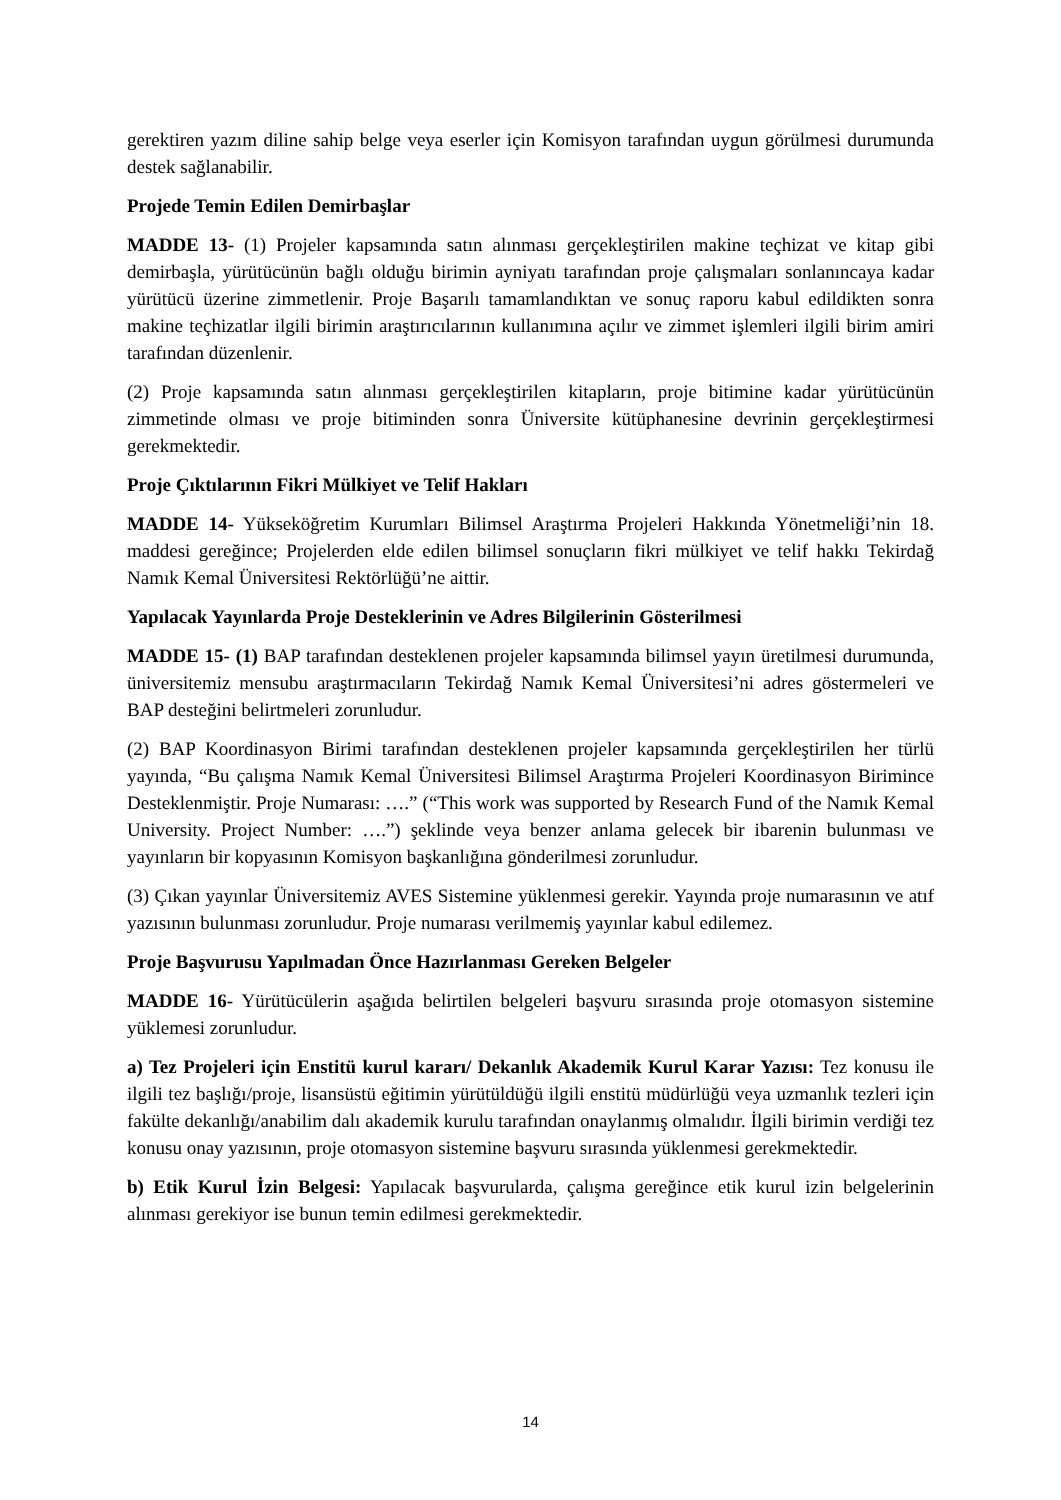gerektiren yazım diline sahip belge veya eserler için Komisyon tarafından uygun görülmesi durumunda destek sağlanabilir.
Projede Temin Edilen Demirbaşlar
MADDE 13- (1) Projeler kapsamında satın alınması gerçekleştirilen makine teçhizat ve kitap gibi demirbaşla, yürütücünün bağlı olduğu birimin ayniyatı tarafından proje çalışmaları sonlanıncaya kadar yürütücü üzerine zimmetlenir. Proje Başarılı tamamlandıktan ve sonuç raporu kabul edildikten sonra makine teçhizatlar ilgili birimin araştırıcılarının kullanımına açılır ve zimmet işlemleri ilgili birim amiri tarafından düzenlenir.
(2) Proje kapsamında satın alınması gerçekleştirilen kitapların, proje bitimine kadar yürütücünün zimmetinde olması ve proje bitiminden sonra Üniversite kütüphanesine devrinin gerçekleştirmesi gerekmektedir.
Proje Çıktılarının Fikri Mülkiyet ve Telif Hakları
MADDE 14- Yükseköğretim Kurumları Bilimsel Araştırma Projeleri Hakkında Yönetmeliği’nin 18. maddesi gereğince; Projelerden elde edilen bilimsel sonuçların fikri mülkiyet ve telif hakkı Tekirdağ Namık Kemal Üniversitesi Rektörlüğü’ne aittir.
Yapılacak Yayınlarda Proje Desteklerinin ve Adres Bilgilerinin Gösterilmesi
MADDE 15- (1) BAP tarafından desteklenen projeler kapsamında bilimsel yayın üretilmesi durumunda, üniversitemiz mensubu araştırmacıların Tekirdağ Namık Kemal Üniversitesi’ni adres göstermeleri ve BAP desteğini belirtmeleri zorunludur.
(2) BAP Koordinasyon Birimi tarafından desteklenen projeler kapsamında gerçekleştirilen her türlü yayında, “Bu çalışma Namık Kemal Üniversitesi Bilimsel Araştırma Projeleri Koordinasyon Birimince Desteklenmiştir. Proje Numarası: ….” (“This work was supported by Research Fund of the Namık Kemal University. Project Number: ….”) şeklinde veya benzer anlama gelecek bir ibarenin bulunması ve yayınların bir kopyasının Komisyon başkanlığına gönderilmesi zorunludur.
(3) Çıkan yayınlar Üniversitemiz AVES Sistemine yüklenmesi gerekir. Yayında proje numarasının ve atıf yazısının bulunması zorunludur. Proje numarası verilmemiş yayınlar kabul edilemez.
Proje Başvurusu Yapılmadan Önce Hazırlanması Gereken Belgeler
MADDE 16- Yürütücülerin aşağıda belirtilen belgeleri başvuru sırasında proje otomasyon sistemine yüklemesi zorunludur.
a) Tez Projeleri için Enstitü kurul kararı/ Dekanlık Akademik Kurul Karar Yazısı: Tez konusu ile ilgili tez başlığı/proje, lisansüstü eğitimin yürütüldüğü ilgili enstitü müdürlüğü veya uzmanlık tezleri için fakülte dekanlığı/anabilim dalı akademik kurulu tarafından onaylanmış olmalıdır. İlgili birimin verdiği tez konusu onay yazısının, proje otomasyon sistemine başvuru sırasında yüklenmesi gerekmektedir.
b) Etik Kurul İzin Belgesi: Yapılacak başvurularda, çalışma gereğince etik kurul izin belgelerinin alınması gerekiyor ise bunun temin edilmesi gerekmektedir.
14